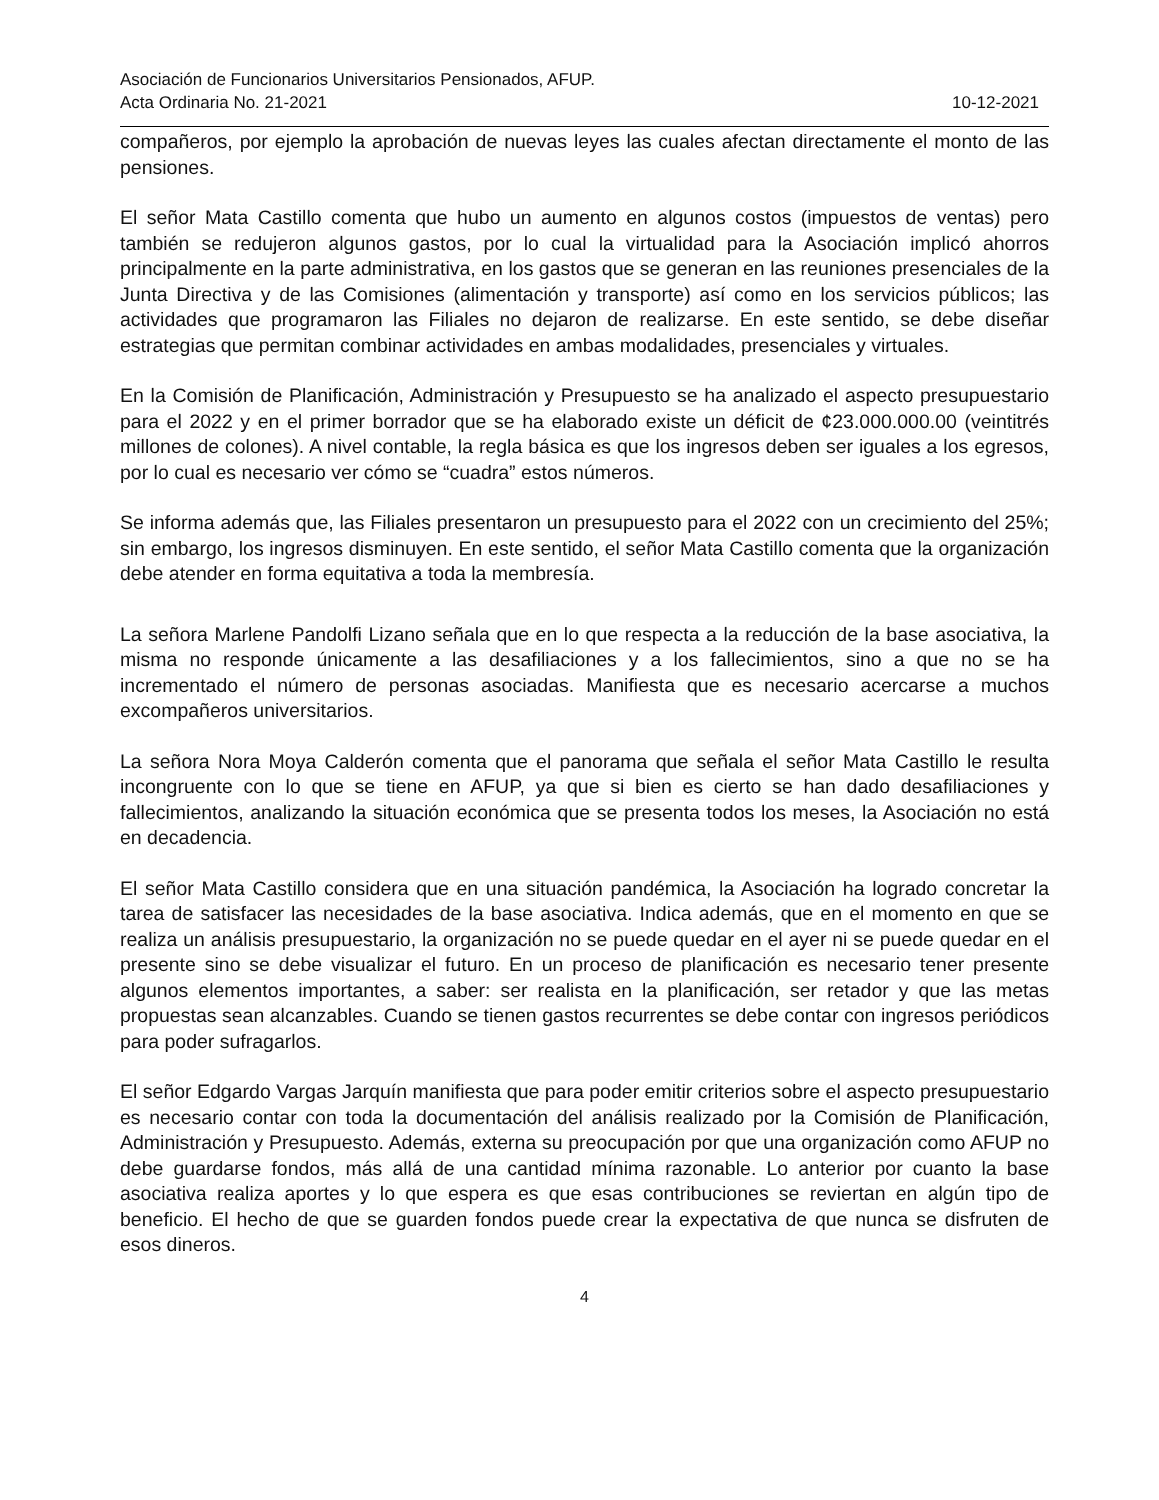Asociación de Funcionarios Universitarios Pensionados, AFUP.
Acta Ordinaria No. 21-2021 10-12-2021
compañeros, por ejemplo la aprobación de nuevas leyes las cuales afectan directamente el monto de las pensiones.
El señor Mata Castillo comenta que hubo un aumento en algunos costos (impuestos de ventas) pero también se redujeron algunos gastos, por lo cual la virtualidad para la Asociación implicó ahorros principalmente en la parte administrativa, en los gastos que se generan en las reuniones presenciales de la Junta Directiva y de las Comisiones (alimentación y transporte) así como en los servicios públicos; las actividades que programaron las Filiales no dejaron de realizarse. En este sentido, se debe diseñar estrategias que permitan combinar actividades en ambas modalidades, presenciales y virtuales.
En la Comisión de Planificación, Administración y Presupuesto se ha analizado el aspecto presupuestario para el 2022 y en el primer borrador que se ha elaborado existe un déficit de ¢23.000.000.00 (veintitrés millones de colones). A nivel contable, la regla básica es que los ingresos deben ser iguales a los egresos, por lo cual es necesario ver cómo se “cuadra” estos números.
Se informa además que, las Filiales presentaron un presupuesto para el 2022 con un crecimiento del 25%; sin embargo, los ingresos disminuyen. En este sentido, el señor Mata Castillo comenta que la organización debe atender en forma equitativa a toda la membresía.
La señora Marlene Pandolfi Lizano señala que en lo que respecta a la reducción de la base asociativa, la misma no responde únicamente a las desafiliaciones y a los fallecimientos, sino a que no se ha incrementado el número de personas asociadas. Manifiesta que es necesario acercarse a muchos excompañeros universitarios.
La señora Nora Moya Calderón comenta que el panorama que señala el señor Mata Castillo le resulta incongruente con lo que se tiene en AFUP, ya que si bien es cierto se han dado desafiliaciones y fallecimientos, analizando la situación económica que se presenta todos los meses, la Asociación no está en decadencia.
El señor Mata Castillo considera que en una situación pandémica, la Asociación ha logrado concretar la tarea de satisfacer las necesidades de la base asociativa. Indica además, que en el momento en que se realiza un análisis presupuestario, la organización no se puede quedar en el ayer ni se puede quedar en el presente sino se debe visualizar el futuro. En un proceso de planificación es necesario tener presente algunos elementos importantes, a saber: ser realista en la planificación, ser retador y que las metas propuestas sean alcanzables. Cuando se tienen gastos recurrentes se debe contar con ingresos periódicos para poder sufragarlos.
El señor Edgardo Vargas Jarquín manifiesta que para poder emitir criterios sobre el aspecto presupuestario es necesario contar con toda la documentación del análisis realizado por la Comisión de Planificación, Administración y Presupuesto. Además, externa su preocupación por que una organización como AFUP no debe guardarse fondos, más allá de una cantidad mínima razonable. Lo anterior por cuanto la base asociativa realiza aportes y lo que espera es que esas contribuciones se reviertan en algún tipo de beneficio. El hecho de que se guarden fondos puede crear la expectativa de que nunca se disfruten de esos dineros.
4